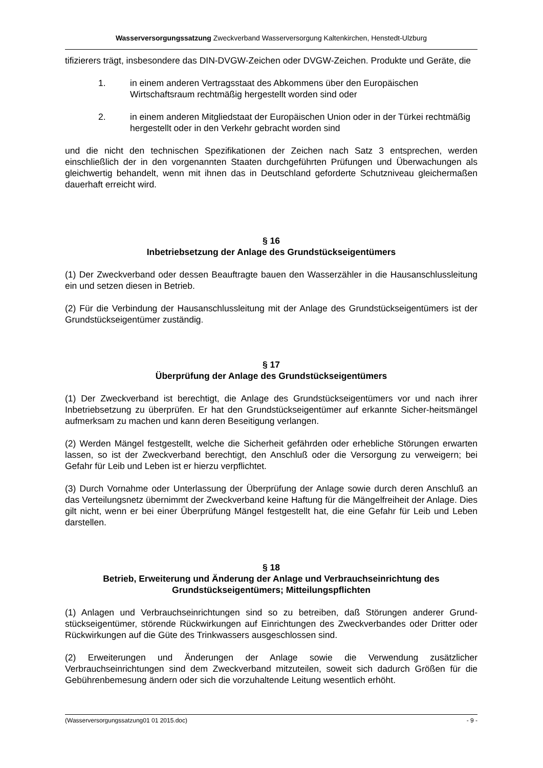Wasserversorgungssatzung Zweckverband Wasserversorgung Kaltenkirchen, Henstedt-Ulzburg
tifizierers trägt, insbesondere das DIN-DVGW-Zeichen oder DVGW-Zeichen. Produkte und Geräte, die
1. in einem anderen Vertragsstaat des Abkommens über den Europäischen Wirtschaftsraum rechtmäßig hergestellt worden sind oder
2. in einem anderen Mitgliedstaat der Europäischen Union oder in der Türkei rechtmäßig hergestellt oder in den Verkehr gebracht worden sind
und die nicht den technischen Spezifikationen der Zeichen nach Satz 3 entsprechen, werden einschließlich der in den vorgenannten Staaten durchgeführten Prüfungen und Überwachungen als gleichwertig behandelt, wenn mit ihnen das in Deutschland geforderte Schutzniveau gleichermaßen dauerhaft erreicht wird.
§ 16
Inbetriebsetzung der Anlage des Grundstückseigentümers
(1) Der Zweckverband oder dessen Beauftragte bauen den Wasserzähler in die Hausanschlussleitung ein und setzen diesen in Betrieb.
(2) Für die Verbindung der Hausanschlussleitung mit der Anlage des Grundstückseigentümers ist der Grundstückseigentümer zuständig.
§ 17
Überprüfung der Anlage des Grundstückseigentümers
(1) Der Zweckverband ist berechtigt, die Anlage des Grundstückseigentümers vor und nach ihrer Inbetriebsetzung zu überprüfen. Er hat den Grundstückseigentümer auf erkannte Sicher-heitsmängel aufmerksam zu machen und kann deren Beseitigung verlangen.
(2) Werden Mängel festgestellt, welche die Sicherheit gefährden oder erhebliche Störungen erwarten lassen, so ist der Zweckverband berechtigt, den Anschluß oder die Versorgung zu verweigern; bei Gefahr für Leib und Leben ist er hierzu verpflichtet.
(3) Durch Vornahme oder Unterlassung der Überprüfung der Anlage sowie durch deren Anschluß an das Verteilungsnetz übernimmt der Zweckverband keine Haftung für die Mängelfreiheit der Anlage. Dies gilt nicht, wenn er bei einer Überprüfung Mängel festgestellt hat, die eine Gefahr für Leib und Leben darstellen.
§ 18
Betrieb, Erweiterung und Änderung der Anlage und Verbrauchseinrichtung des Grundstückseigentümers; Mitteilungspflichten
(1) Anlagen und Verbrauchseinrichtungen sind so zu betreiben, daß Störungen anderer Grund-stückseigentümer, störende Rückwirkungen auf Einrichtungen des Zweckverbandes oder Dritter oder Rückwirkungen auf die Güte des Trinkwassers ausgeschlossen sind.
(2) Erweiterungen und Änderungen der Anlage sowie die Verwendung zusätzlicher Verbrauchseinrichtungen sind dem Zweckverband mitzuteilen, soweit sich dadurch Größen für die Gebührenbemesung ändern oder sich die vorzuhaltende Leitung wesentlich erhöht.
(Wasserversorgungssatzung01 01 2015.doc) - 9 -